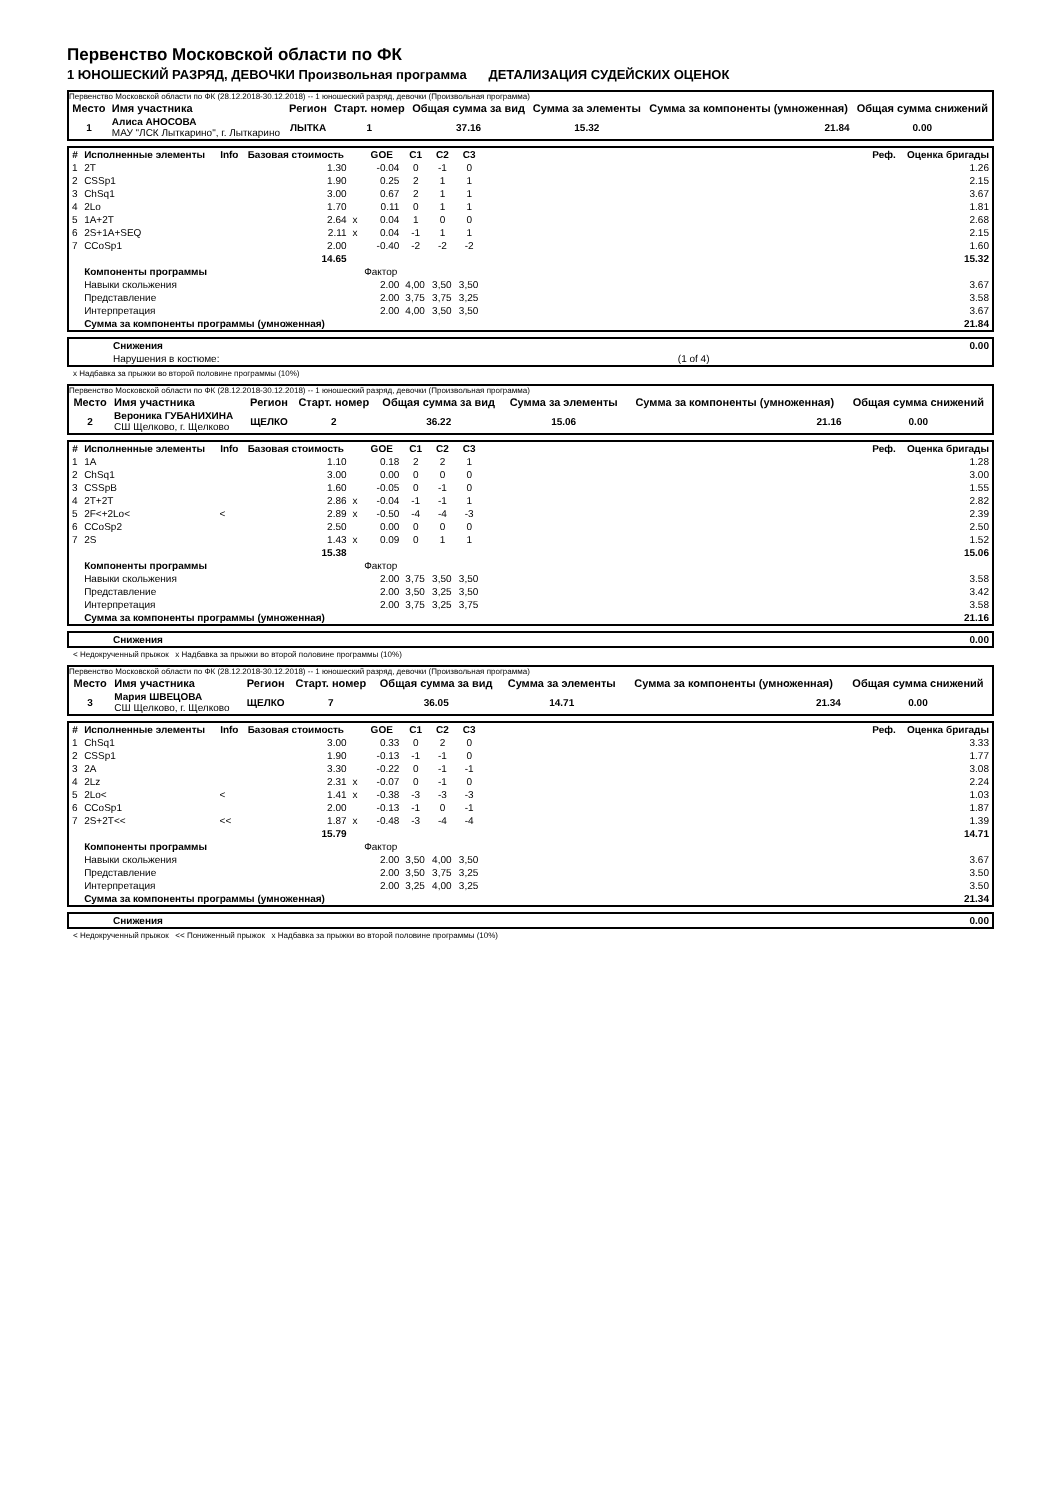Первенство Московской области по ФК
1 ЮНОШЕСКИЙ РАЗРЯД, ДЕВОЧКИ Произвольная программа ДЕТАЛИЗАЦИЯ СУДЕЙСКИХ ОЦЕНОК
Первенство Московской области по ФК (28.12.2018-30.12.2018) -- 1 юношеский разряд, девочки (Произвольная программа)
| Место | Имя участника | Регион | Старт. номер | Общая сумма за вид | Сумма за элементы | Сумма за компоненты (умноженная) | Общая сумма снижений |
| --- | --- | --- | --- | --- | --- | --- | --- |
| 1 | Алиса АНОСОВА МАУ "ЛСК Лыткарино", г. Лыткарино | ЛЫТКА | 1 | 37.16 | 15.32 | 21.84 | 0.00 |
| # | Исполненные элементы | Info | Базовая стоимость | | GOE | C1 | C2 | C3 | | Реф. | Оценка бригады |
| --- | --- | --- | --- | --- | --- | --- | --- | --- | --- | --- | --- |
| 1 | 2T | | 1.30 | | -0.04 | 0 | -1 | 0 | | | 1.26 |
| 2 | CSSp1 | | 1.90 | | 0.25 | 2 | 1 | 1 | | | 2.15 |
| 3 | ChSq1 | | 3.00 | | 0.67 | 2 | 1 | 1 | | | 3.67 |
| 4 | 2Lo | | 1.70 | | 0.11 | 0 | 1 | 1 | | | 1.81 |
| 5 | 1A+2T | | 2.64 | x | 0.04 | 1 | 0 | 0 | | | 2.68 |
| 6 | 2S+1A+SEQ | | 2.11 | x | 0.04 | -1 | 1 | 1 | | | 2.15 |
| 7 | CCoSp1 | | 2.00 | | -0.40 | -2 | -2 | -2 | | | 1.60 |
| | | | 14.65 | | | | | | | | 15.32 |
| | Компоненты программы | | | | Фактор | | | | | | |
| | Навыки скольжения | | | | 2.00 | 4,00 | 3,50 | 3,50 | | | 3.67 |
| | Представление | | | | 2.00 | 3,75 | 3,75 | 3,25 | | | 3.58 |
| | Интерпретация | | | | 2.00 | 4,00 | 3,50 | 3,50 | | | 3.67 |
| | Сумма за компоненты программы (умноженная) | | | | | | | | | | 21.84 |
| | Снижения | | 0.00 |
| | Нарушения в костюме: | (1 of 4) | |
x Надбавка за прыжки во второй половине программы (10%)
Первенство Московской области по ФК (28.12.2018-30.12.2018) -- 1 юношеский разряд, девочки (Произвольная программа)
| Место | Имя участника | Регион | Старт. номер | Общая сумма за вид | Сумма за элементы | Сумма за компоненты (умноженная) | Общая сумма снижений |
| --- | --- | --- | --- | --- | --- | --- | --- |
| 2 | Вероника ГУБАНИХИНА СШ Щелково, г. Щелково | ЩЕЛКО | 2 | 36.22 | 15.06 | 21.16 | 0.00 |
| # | Исполненные элементы | Info | Базовая стоимость | | GOE | C1 | C2 | C3 | | Реф. | Оценка бригады |
| --- | --- | --- | --- | --- | --- | --- | --- | --- | --- | --- | --- |
| 1 | 1A | | 1.10 | | 0.18 | 2 | 2 | 1 | | | 1.28 |
| 2 | ChSq1 | | 3.00 | | 0.00 | 0 | 0 | 0 | | | 3.00 |
| 3 | CSSpB | | 1.60 | | -0.05 | 0 | -1 | 0 | | | 1.55 |
| 4 | 2T+2T | | 2.86 | x | -0.04 | -1 | -1 | 1 | | | 2.82 |
| 5 | 2F<+2Lo< | < | 2.89 | x | -0.50 | -4 | -4 | -3 | | | 2.39 |
| 6 | CCoSp2 | | 2.50 | | 0.00 | 0 | 0 | 0 | | | 2.50 |
| 7 | 2S | | 1.43 | x | 0.09 | 0 | 1 | 1 | | | 1.52 |
| | | | 15.38 | | | | | | | | 15.06 |
| | Компоненты программы | | | | Фактор | | | | | | |
| | Навыки скольжения | | | | 2.00 | 3,75 | 3,50 | 3,50 | | | 3.58 |
| | Представление | | | | 2.00 | 3,50 | 3,25 | 3,50 | | | 3.42 |
| | Интерпретация | | | | 2.00 | 3,75 | 3,25 | 3,75 | | | 3.58 |
| | Сумма за компоненты программы (умноженная) | | | | | | | | | | 21.16 |
| | Снижения | 0.00 |
< Недокрученный прыжок x Надбавка за прыжки во второй половине программы (10%)
Первенство Московской области по ФК (28.12.2018-30.12.2018) -- 1 юношеский разряд, девочки (Произвольная программа)
| Место | Имя участника | Регион | Старт. номер | Общая сумма за вид | Сумма за элементы | Сумма за компоненты (умноженная) | Общая сумма снижений |
| --- | --- | --- | --- | --- | --- | --- | --- |
| 3 | Мария ШВЕЦОВА СШ Щелково, г. Щелково | ЩЕЛКО | 7 | 36.05 | 14.71 | 21.34 | 0.00 |
| # | Исполненные элементы | Info | Базовая стоимость | | GOE | C1 | C2 | C3 | | Реф. | Оценка бригады |
| --- | --- | --- | --- | --- | --- | --- | --- | --- | --- | --- | --- |
| 1 | ChSq1 | | 3.00 | | 0.33 | 0 | 2 | 0 | | | 3.33 |
| 2 | CSSp1 | | 1.90 | | -0.13 | -1 | -1 | 0 | | | 1.77 |
| 3 | 2A | | 3.30 | | -0.22 | 0 | -1 | -1 | | | 3.08 |
| 4 | 2Lz | | 2.31 | x | -0.07 | 0 | -1 | 0 | | | 2.24 |
| 5 | 2Lo< | < | 1.41 | x | -0.38 | -3 | -3 | -3 | | | 1.03 |
| 6 | CCoSp1 | | 2.00 | | -0.13 | -1 | 0 | -1 | | | 1.87 |
| 7 | 2S+2T<< | << | 1.87 | x | -0.48 | -3 | -4 | -4 | | | 1.39 |
| | | | 15.79 | | | | | | | | 14.71 |
| | Компоненты программы | | | | Фактор | | | | | | |
| | Навыки скольжения | | | | 2.00 | 3,50 | 4,00 | 3,50 | | | 3.67 |
| | Представление | | | | 2.00 | 3,50 | 3,75 | 3,25 | | | 3.50 |
| | Интерпретация | | | | 2.00 | 3,25 | 4,00 | 3,25 | | | 3.50 |
| | Сумма за компоненты программы (умноженная) | | | | | | | | | | 21.34 |
| | Снижения | 0.00 |
< Недокрученный прыжок << Пониженный прыжок x Надбавка за прыжки во второй половине программы (10%)